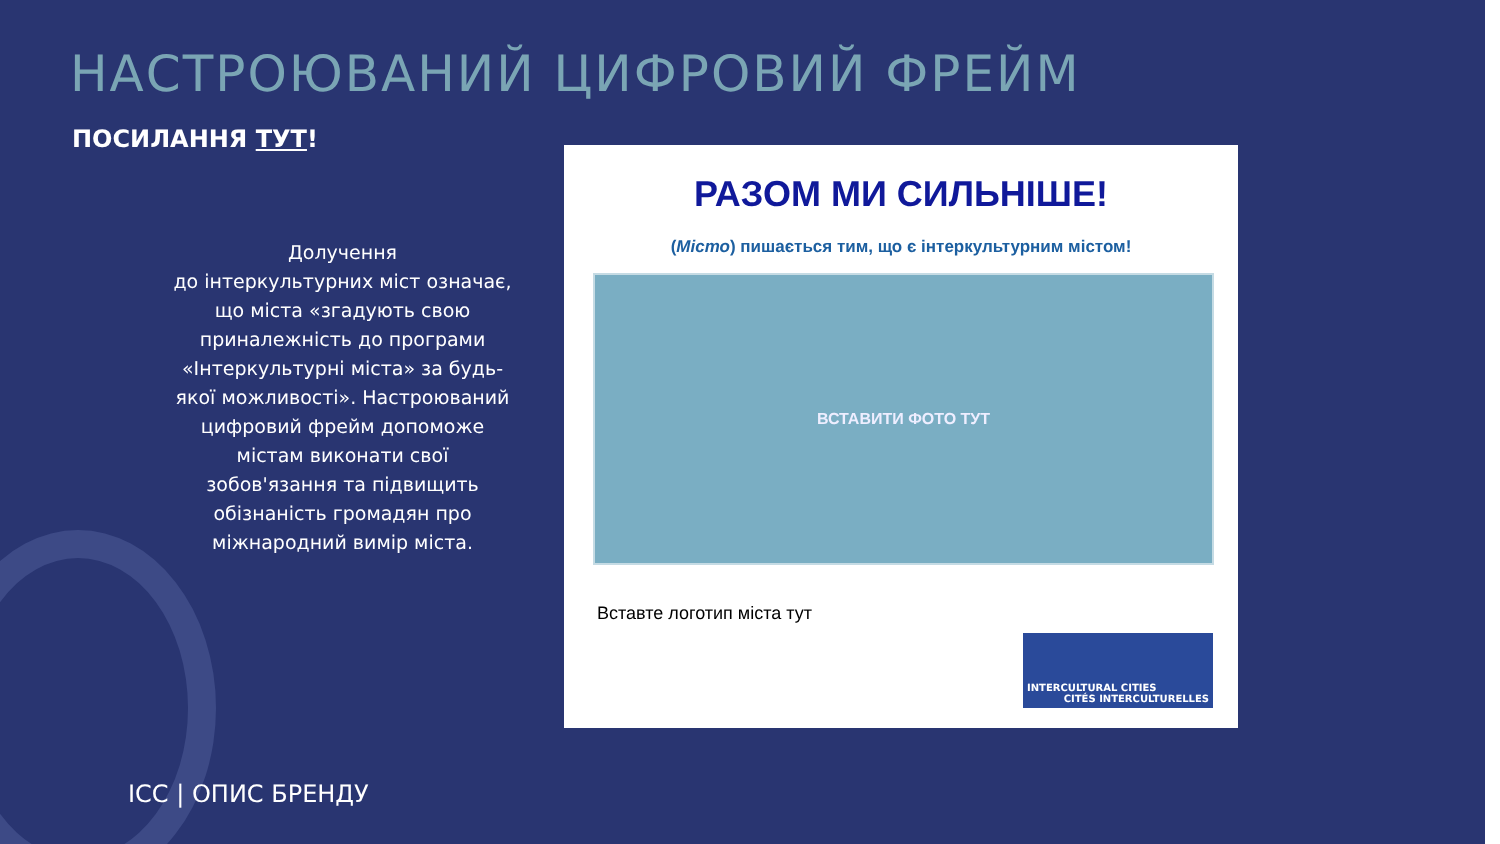НАСТРОЮВАНИЙ ЦИФРОВИЙ ФРЕЙМ
ПОСИЛАННЯ ТУТ!
Долучення
до інтеркультурних міст означає, що міста «згадують свою приналежність до програми «Інтеркультурні міста» за будь-якої можливості». Настроюваний цифровий фрейм допоможе містам виконати свої зобов'язання та підвищить обізнаність громадян про міжнародний вимір міста.
РАЗОМ МИ СИЛЬНІШЕ!
(Місто) пишається тим, що є інтеркультурним містом!
ВСТАВИТИ ФОТО ТУТ
Вставте логотип міста тут
INTERCULTURAL CITIES
CITÉS INTERCULTURELLES
ICC | ОПИС БРЕНДУ